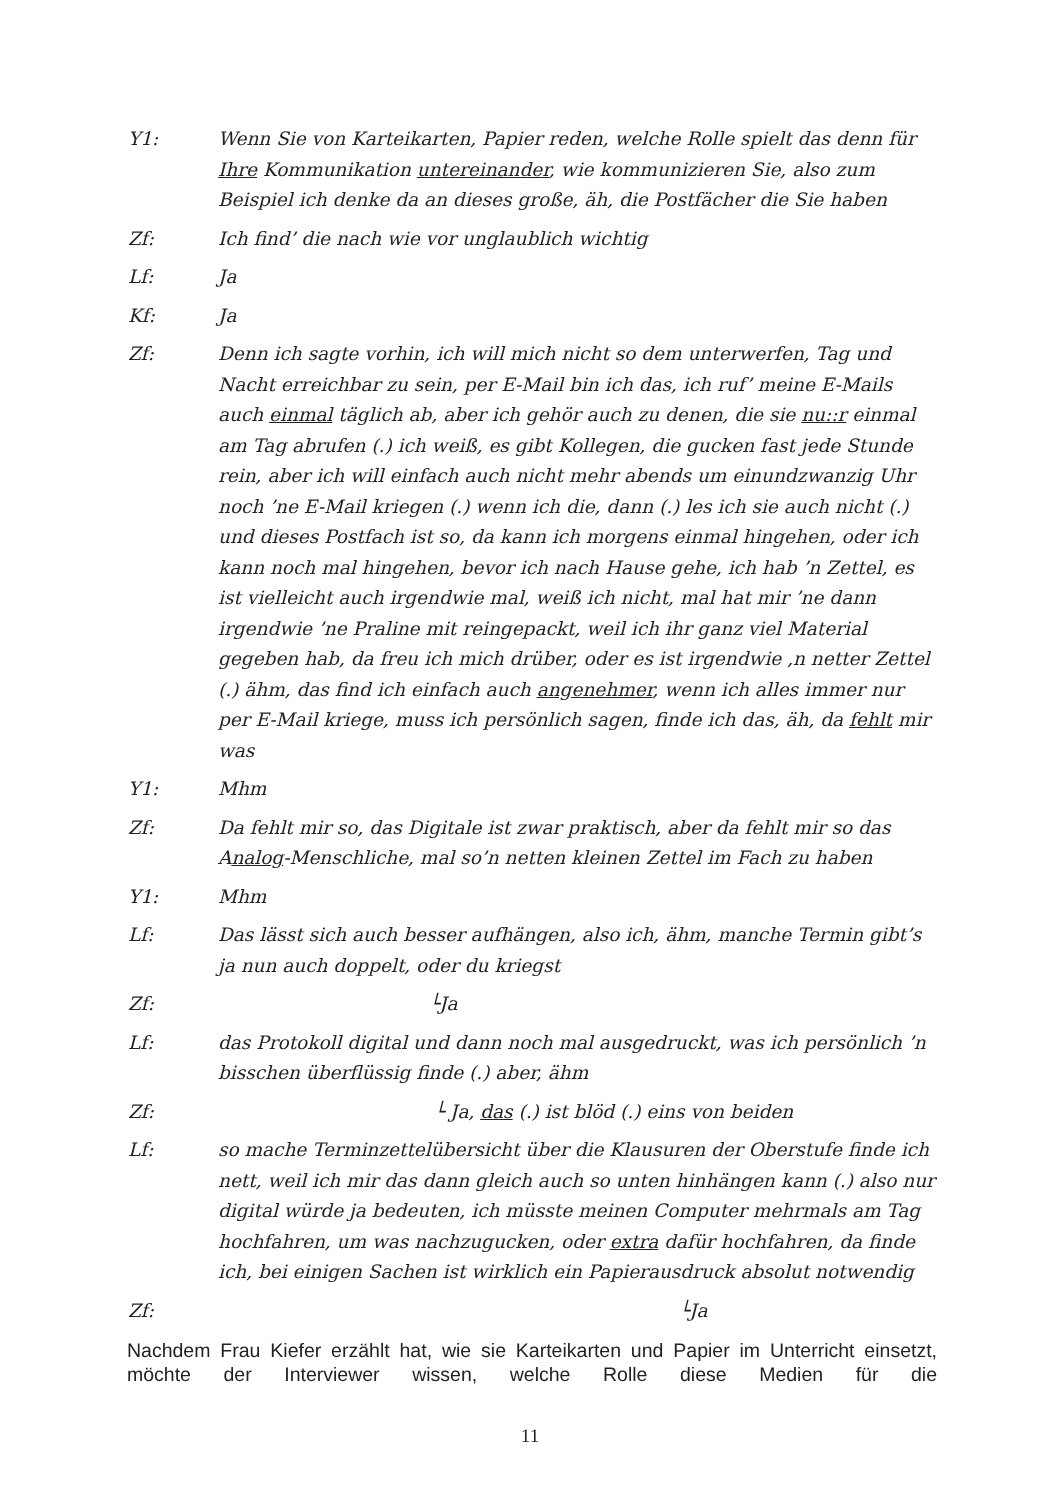Y1: Wenn Sie von Karteikarten, Papier reden, welche Rolle spielt das denn für Ihre Kommunikation untereinander, wie kommunizieren Sie, also zum Beispiel ich denke da an dieses große, äh, die Postfächer die Sie haben
Zf: Ich find’ die nach wie vor unglaublich wichtig
Lf: Ja
Kf: Ja
Zf: Denn ich sagte vorhin, ich will mich nicht so dem unterwerfen, Tag und Nacht erreichbar zu sein, per E-Mail bin ich das, ich ruf’ meine E-Mails auch einmal täglich ab, aber ich gehör auch zu denen, die sie nu::r einmal am Tag abrufen (.) ich weiß, es gibt Kollegen, die gucken fast jede Stunde rein, aber ich will einfach auch nicht mehr abends um einundzwanzig Uhr noch ’ne E-Mail kriegen (.) wenn ich die, dann (.) les ich sie auch nicht (.) und dieses Postfach ist so, da kann ich morgens einmal hingehen, oder ich kann noch mal hingehen, bevor ich nach Hause gehe, ich hab ’n Zettel, es ist vielleicht auch irgendwie mal, weiß ich nicht, mal hat mir ’ne dann irgendwie ’ne Praline mit reingepackt, weil ich ihr ganz viel Material gegeben hab, da freu ich mich drüber, oder es ist irgendwie ,n netter Zettel (.) ähm, das find ich einfach auch angenehmer, wenn ich alles immer nur per E-Mail kriege, muss ich persönlich sagen, finde ich das, äh, da fehlt mir was
Y1: Mhm
Zf: Da fehlt mir so, das Digitale ist zwar praktisch, aber da fehlt mir so das Analog-Menschliche, mal so’n netten kleinen Zettel im Fach zu haben
Y1: Mhm
Lf: Das lässt sich auch besser aufhängen, also ich, ähm, manche Termin gibt’s ja nun auch doppelt, oder du kriegst
Zf: └Ja
Lf: das Protokoll digital und dann noch mal ausgedruckt, was ich persönlich ’n bisschen überflüssig finde (.) aber, ähm
Zf: └ Ja, das (.) ist blöd (.) eins von beiden
Lf: so mache Terminzettelübersicht über die Klausuren der Oberstufe finde ich nett, weil ich mir das dann gleich auch so unten hinhängen kann (.) also nur digital würde ja bedeuten, ich müsste meinen Computer mehrmals am Tag hochfahren, um was nachzugucken, oder extra dafür hochfahren, da finde ich, bei einigen Sachen ist wirklich ein Papierausdruck absolut notwendig
Zf: └Ja
Nachdem Frau Kiefer erzählt hat, wie sie Karteikarten und Papier im Unterricht einsetzt, möchte der Interviewer wissen, welche Rolle diese Medien für die
11